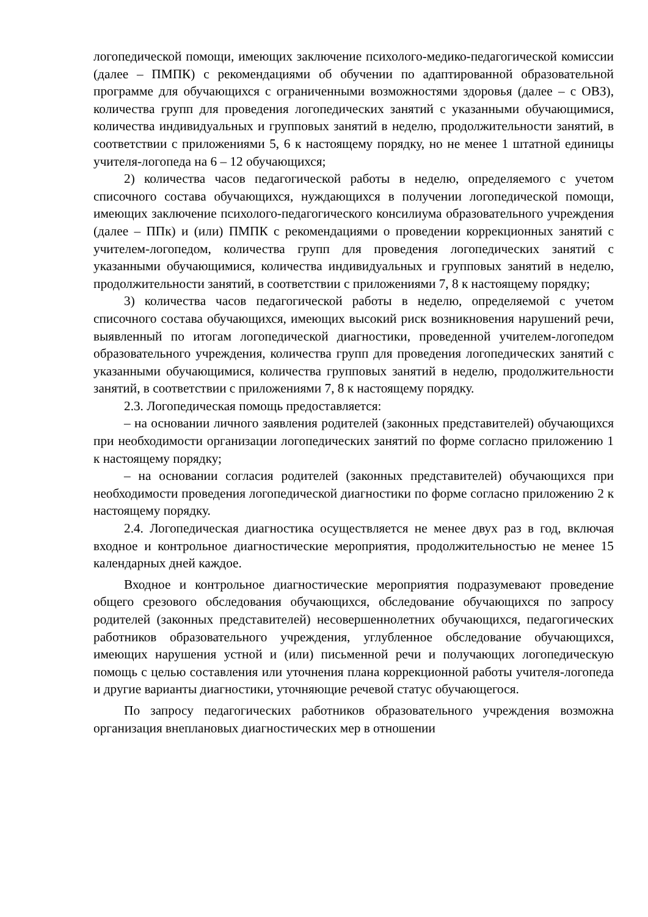логопедической помощи, имеющих заключение психолого-медико-педагогической комиссии (далее – ПМПК) с рекомендациями об обучении по адаптированной образовательной программе для обучающихся с ограниченными возможностями здоровья (далее – с ОВЗ), количества групп для проведения логопедических занятий с указанными обучающимися, количества индивидуальных и групповых занятий в неделю, продолжительности занятий, в соответствии с приложениями 5, 6 к настоящему порядку, но не менее 1 штатной единицы учителя-логопеда на 6 – 12 обучающихся;
2) количества часов педагогической работы в неделю, определяемого с учетом списочного состава обучающихся, нуждающихся в получении логопедической помощи, имеющих заключение психолого-педагогического консилиума образовательного учреждения (далее – ППк) и (или) ПМПК с рекомендациями о проведении коррекционных занятий с учителем-логопедом, количества групп для проведения логопедических занятий с указанными обучающимися, количества индивидуальных и групповых занятий в неделю, продолжительности занятий, в соответствии с приложениями 7, 8 к настоящему порядку;
3) количества часов педагогической работы в неделю, определяемой с учетом списочного состава обучающихся, имеющих высокий риск возникновения нарушений речи, выявленный по итогам логопедической диагностики, проведенной учителем-логопедом образовательного учреждения, количества групп для проведения логопедических занятий с указанными обучающимися, количества групповых занятий в неделю, продолжительности занятий, в соответствии с приложениями 7, 8 к настоящему порядку.
2.3. Логопедическая помощь предоставляется:
– на основании личного заявления родителей (законных представителей) обучающихся при необходимости организации логопедических занятий по форме согласно приложению 1 к настоящему порядку;
– на основании согласия родителей (законных представителей) обучающихся при необходимости проведения логопедической диагностики по форме согласно приложению 2 к настоящему порядку.
2.4. Логопедическая диагностика осуществляется не менее двух раз в год, включая входное и контрольное диагностические мероприятия, продолжительностью не менее 15 календарных дней каждое.
Входное и контрольное диагностические мероприятия подразумевают проведение общего срезового обследования обучающихся, обследование обучающихся по запросу родителей (законных представителей) несовершеннолетних обучающихся, педагогических работников образовательного учреждения, углубленное обследование обучающихся, имеющих нарушения устной и (или) письменной речи и получающих логопедическую помощь с целью составления или уточнения плана коррекционной работы учителя-логопеда и другие варианты диагностики, уточняющие речевой статус обучающегося.
По запросу педагогических работников образовательного учреждения возможна организация внеплановых диагностических мер в отношении